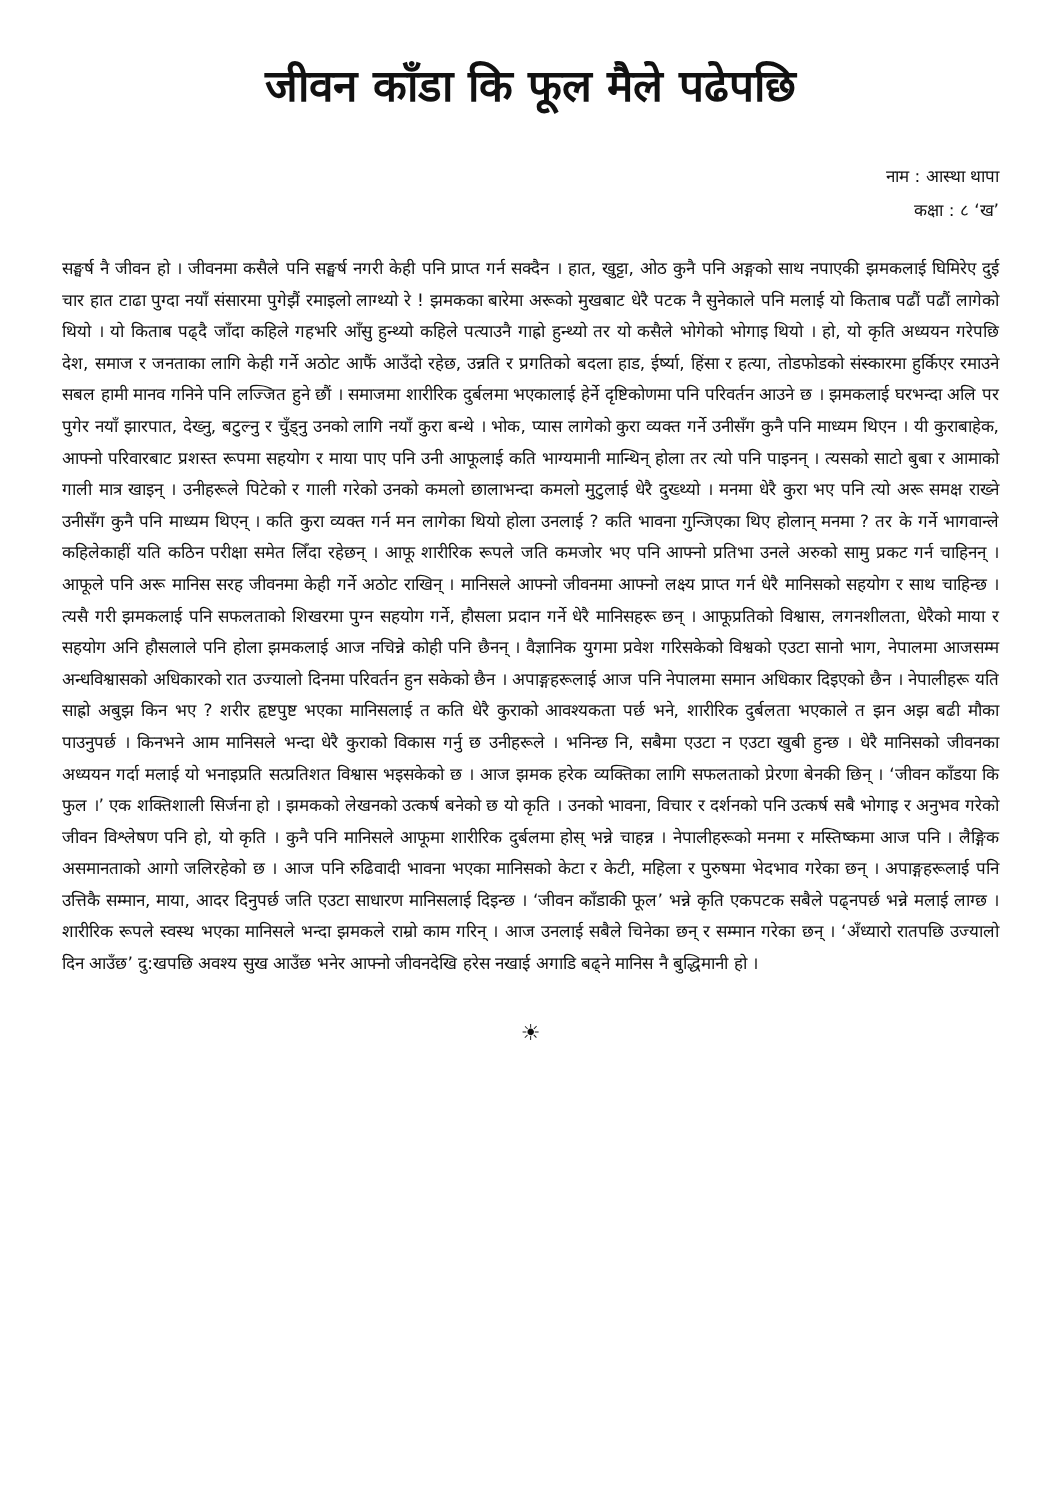जीवन काँडा कि फूल मैले पढेपछि
नाम : आस्था थापा
कक्षा : ८ ‘ख’
सङ्घर्ष नै जीवन हो । जीवनमा कसैले पनि सङ्घर्ष नगरी केही पनि प्राप्त गर्न सक्दैन । हात, खुट्टा, ओठ कुनै पनि अङ्गको साथ नपाएकी झमकलाई घिमिरेए दुई चार हात टाढा पुग्दा नयाँ संसारमा पुगेझैं रमाइलो लाग्थ्यो रे ! झमकका बारेमा अरूको मुखबाट धेरै पटक नै सुनेकाले पनि मलाई यो किताब पढौं पढौं लागेको थियो । यो किताब पढ्दै जाँदा कहिले गहभरि आँसु हुन्थ्यो कहिले पत्याउनै गाह्रो हुन्थ्यो तर यो कसैले भोगेको भोगाइ थियो । हो, यो कृति अध्ययन गरेपछि देश, समाज र जनताका लागि केही गर्ने अठोट आफैं आउँदो रहेछ, उन्नति र प्रगतिको बदला हाड, ईर्ष्या, हिंसा र हत्या, तोडफोडको संस्कारमा हुर्किएर रमाउने सबल हामी मानव गनिने पनि लज्जित हुने छौं । समाजमा शारीरिक दुर्बलमा भएकालाई हेर्ने दृष्टिकोणमा पनि परिवर्तन आउने छ । झमकलाई घरभन्दा अलि पर पुगेर नयाँ झारपात, देख्नु, बटुल्नु र चुँड्नु उनको लागि नयाँ कुरा बन्थे । भोक, प्यास लागेको कुरा व्यक्त गर्ने उनीसँग कुनै पनि माध्यम थिएन । यी कुराबाहेक, आफ्नो परिवारबाट प्रशस्त रूपमा सहयोग र माया पाए पनि उनी आफूलाई कति भाग्यमानी मान्थिन् होला तर त्यो पनि पाइनन् । त्यसको साटो बुबा र आमाको गाली मात्र खाइन् । उनीहरूले पिटेको र गाली गरेको उनको कमलो छालाभन्दा कमलो मुटुलाई धेरै दुख्थ्यो । मनमा धेरै कुरा भए पनि त्यो अरू समक्ष राख्ने उनीसँग कुनै पनि माध्यम थिएन् । कति कुरा व्यक्त गर्न मन लागेका थियो होला उनलाई ? कति भावना गुन्जिएका थिए होलान् मनमा ? तर के गर्ने भागवान्ले कहिलेकाहीं यति कठिन परीक्षा समेत लिँदा रहेछन् । आफू शारीरिक रूपले जति कमजोर भए पनि आफ्नो प्रतिभा उनले अरुको सामु प्रकट गर्न चाहिनन् । आफूले पनि अरू मानिस सरह जीवनमा केही गर्ने अठोट राखिन् । मानिसले आफ्नो जीवनमा आफ्नो लक्ष्य प्राप्त गर्न धेरै मानिसको सहयोग र साथ चाहिन्छ । त्यसै गरी झमकलाई पनि सफलताको शिखरमा पुग्न सहयोग गर्ने, हौसला प्रदान गर्ने धेरै मानिसहरू छन् । आफूप्रतिको विश्वास, लगनशीलता, धेरैको माया र सहयोग अनि हौसलाले पनि होला झमकलाई आज नचिन्ने कोही पनि छैनन् । वैज्ञानिक युगमा प्रवेश गरिसकेको विश्वको एउटा सानो भाग, नेपालमा आजसम्म अन्धविश्वासको अधिकारको रात उज्यालो दिनमा परिवर्तन हुन सकेको छैन । अपाङ्गहरूलाई आज पनि नेपालमा समान अधिकार दिइएको छैन । नेपालीहरू यति साह्रो अबुझ किन भए ? शरीर हृष्टपुष्ट भएका मानिसलाई त कति धेरै कुराको आवश्यकता पर्छ भने, शारीरिक दुर्बलता भएकाले त झन अझ बढी मौका पाउनुपर्छ । किनभने आम मानिसले भन्दा धेरै कुराको विकास गर्नु छ उनीहरूले । भनिन्छ नि, सबैमा एउटा न एउटा खुबी हुन्छ । धेरै मानिसको जीवनका अध्ययन गर्दा मलाई यो भनाइप्रति सत्प्रतिशत विश्वास भइसकेको छ । आज झमक हरेक व्यक्तिका लागि सफलताको प्रेरणा बेनकी छिन् । ‘जीवन काँडया कि फुल ।’ एक शक्तिशाली सिर्जना हो । झमकको लेखनको उत्कर्ष बनेको छ यो कृति । उनको भावना, विचार र दर्शनको पनि उत्कर्ष सबै भोगाइ र अनुभव गरेको जीवन विश्लेषण पनि हो, यो कृति । कुनै पनि मानिसले आफूमा शारीरिक दुर्बलमा होस् भन्ने चाहन्न । नेपालीहरूको मनमा र मस्तिष्कमा आज पनि । लैङ्गिक असमानताको आगो जलिरहेको छ । आज पनि रुढिवादी भावना भएका मानिसको केटा र केटी, महिला र पुरुषमा भेदभाव गरेका छन् । अपाङ्गहरूलाई पनि उत्तिकै सम्मान, माया, आदर दिनुपर्छ जति एउटा साधारण मानिसलाई दिइन्छ । ‘जीवन काँडाकी फूल’ भन्ने कृति एकपटक सबैले पढ्नपर्छ भन्ने मलाई लाग्छ । शारीरिक रूपले स्वस्थ भएका मानिसले भन्दा झमकले राम्रो काम गरिन् । आज उनलाई सबैले चिनेका छन् र सम्मान गरेका छन् । ‘अँध्यारो रातपछि उज्यालो दिन आउँछ’ दु:खपछि अवश्य सुख आउँछ भनेर आफ्नो जीवनदेखि हरेस नखाई अगाडि बढ्ने मानिस नै बुद्धिमानी हो ।
☀